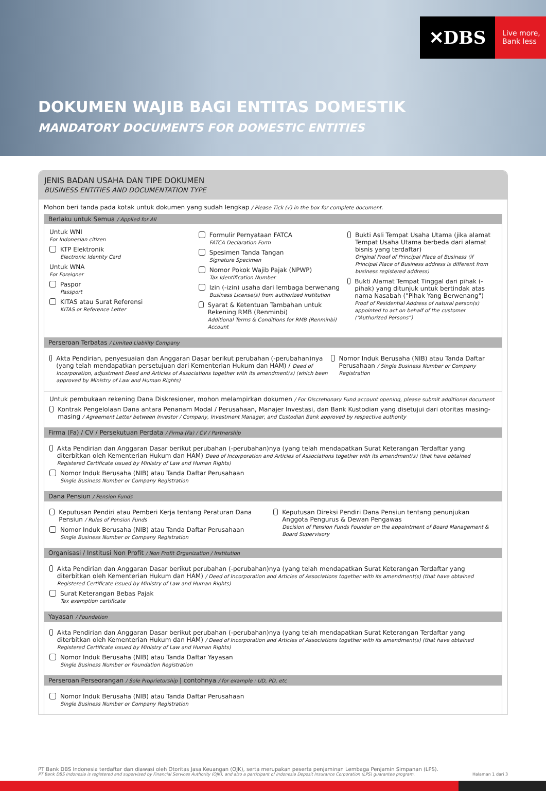✕DBS
Live more,
Bank less
DOKUMEN WAJIB BAGI ENTITAS DOMESTIK
MANDATORY DOCUMENTS FOR DOMESTIC ENTITIES
JENIS BADAN USAHA DAN TIPE DOKUMEN
BUSINESS ENTITIES AND DOCUMENTATION TYPE
Mohon beri tanda pada kotak untuk dokumen yang sudah lengkap / Please Tick (√) in the box for complete document.
Berlaku untuk Semua / Applied for All
Untuk WNI
For Indonesian citizen
KTP Elektronik
Electronic Identity Card
Untuk WNA
For Foreigner
Paspor
Passport
KITAS atau Surat Referensi
KITAS or Reference Letter
Formulir Pernyataan FATCA
FATCA Declaration Form
Spesimen Tanda Tangan
Signature Specimen
Nomor Pokok Wajib Pajak (NPWP)
Tax Identification Number
Izin (-izin) usaha dari lembaga berwenang
Business License(s) from authorized institution
Syarat & Ketentuan Tambahan untuk Rekening RMB (Renminbi)
Additional Terms & Conditions for RMB (Renminbi) Account
Bukti Asli Tempat Usaha Utama (jika alamat Tempat Usaha Utama berbeda dari alamat bisnis yang terdaftar)
Original Proof of Principal Place of Business (if Principal Place of Business address is different from business registered address)
Bukti Alamat Tempat Tinggal dari pihak (-pihak) yang ditunjuk untuk bertindak atas nama Nasabah ("Pihak Yang Berwenang")
Proof of Residential Address of natural person(s) appointed to act on behalf of the customer (“Authorized Persons”)
Perseroan Terbatas / Limited Liability Company
Akta Pendirian, penyesuaian dan Anggaran Dasar berikut perubahan (-perubahan)nya (yang telah mendapatkan persetujuan dari Kementerian Hukum dan HAM) / Deed of Incorporation, adjustment Deed and Articles of Associations together with its amendment(s) (which been approved by Ministry of Law and Human Rights)
Nomor Induk Berusaha (NIB) atau Tanda Daftar Perusahaan / Single Business Number or Company Registration
Untuk pembukaan rekening Dana Diskresioner, mohon melampirkan dokumen / For Discretionary Fund account opening, please submit additional document
Kontrak Pengelolaan Dana antara Penanam Modal / Perusahaan, Manajer Investasi, dan Bank Kustodian yang disetujui dari otoritas masing-masing / Agreement Letter between Investor / Company, Investment Manager, and Custodian Bank approved by respective authority
Firma (Fa) / CV / Persekutuan Perdata / Firma (Fa) / CV / Partnership
Akta Pendirian dan Anggaran Dasar berikut perubahan (-perubahan)nya (yang telah mendapatkan Surat Keterangan Terdaftar yang diterbitkan oleh Kementerian Hukum dan HAM) Deed of Incorporation and Articles of Associations together with its amendment(s) (that have obtained Registered Certificate issued by Ministry of Law and Human Rights)
Nomor Induk Berusaha (NIB) atau Tanda Daftar Perusahaan
Single Business Number or Company Registration
Dana Pensiun / Pension Funds
Keputusan Pendiri atau Pemberi Kerja tentang Peraturan Dana Pensiun / Rules of Pension Funds
Nomor Induk Berusaha (NIB) atau Tanda Daftar Perusahaan
Single Business Number or Company Registration
Keputusan Direksi Pendiri Dana Pensiun tentang penunjukan Anggota Pengurus & Dewan Pengawas
Decision of Pension Funds Founder on the appointment of Board Management & Board Supervisory
Organisasi / Institusi Non Profit / Non Profit Organization / Institution
Akta Pendirian dan Anggaran Dasar berikut perubahan (-perubahan)nya (yang telah mendapatkan Surat Keterangan Terdaftar yang diterbitkan oleh Kementerian Hukum dan HAM) / Deed of Incorporation and Articles of Associations together with its amendment(s) (that have obtained Registered Certificate issued by Ministry of Law and Human Rights)
Surat Keterangan Bebas Pajak
Tax exemption certificate
Yayasan / Foundation
Akta Pendirian dan Anggaran Dasar berikut perubahan (-perubahan)nya (yang telah mendapatkan Surat Keterangan Terdaftar yang diterbitkan oleh Kementerian Hukum dan HAM) / Deed of Incorporation and Articles of Associations together with its amendment(s) (that have obtained Registered Certificate issued by Ministry of Law and Human Rights)
Nomor Induk Berusaha (NIB) atau Tanda Daftar Yayasan
Single Business Number or Foundation Registration
Perseroan Perseorangan / Sole Proprietorship | contohnya / for example : UD, PD, etc
Nomor Induk Berusaha (NIB) atau Tanda Daftar Perusahaan
Single Business Number or Company Registration
PT Bank DBS Indonesia terdaftar dan diawasi oleh Otoritas Jasa Keuangan (OJK), serta merupakan peserta penjaminan Lembaga Penjamin Simpanan (LPS).
PT Bank DBS Indonesia is registered and supervised by Financial Services Authority (OJK), and also a participant of Indonesia Deposit Insurance Corporation (LPS) guarantee program. Halaman 1 dari 3